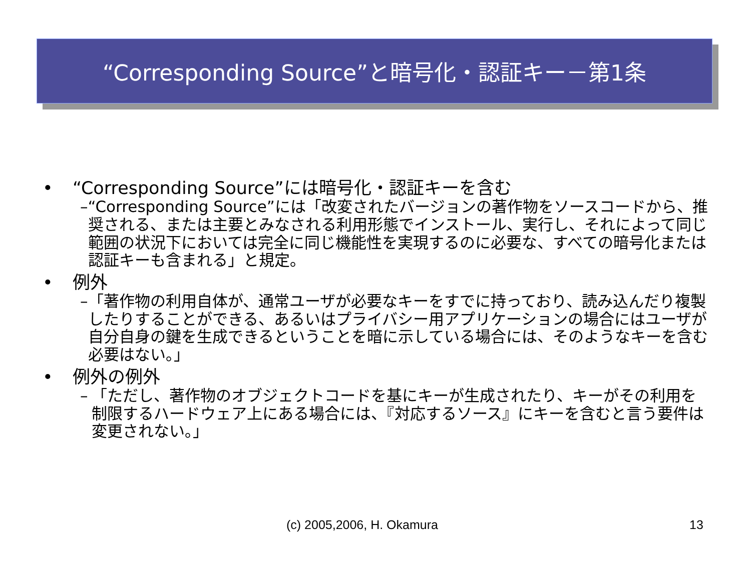“Corresponding Source”と暗号化・認証キー－第1条
• “Corresponding Source”には暗号化・認証キーを含む
– “Corresponding Source”には「改変されたバージョンの著作物をソースコードから、推奨される、または主要とみなされる利用形態でインストール、実行し、それによって同じ範囲の状況下においては完全に同じ機能性を実現するのに必要な、すべての暗号化または認証キーも含まれる」と規定。
• 例外
– 「著作物の利用自体が、通常ユーザが必要なキーをすでに持っており、読み込んだり複製したりすることができる、あるいはプライバシー用アプリケーションの場合にはユーザが自分自身の鍵を生成できるということを暗に示している場合には、そのようなキーを含む必要はない。」
• 例外の例外
– 「ただし、著作物のオブジェクトコードを基にキーが生成されたり、キーがその利用を制限するハードウェア上にある場合には、『対応するソース』にキーを含むと言う要件は変更されない。」
(c) 2005,2006, H. Okamura 13